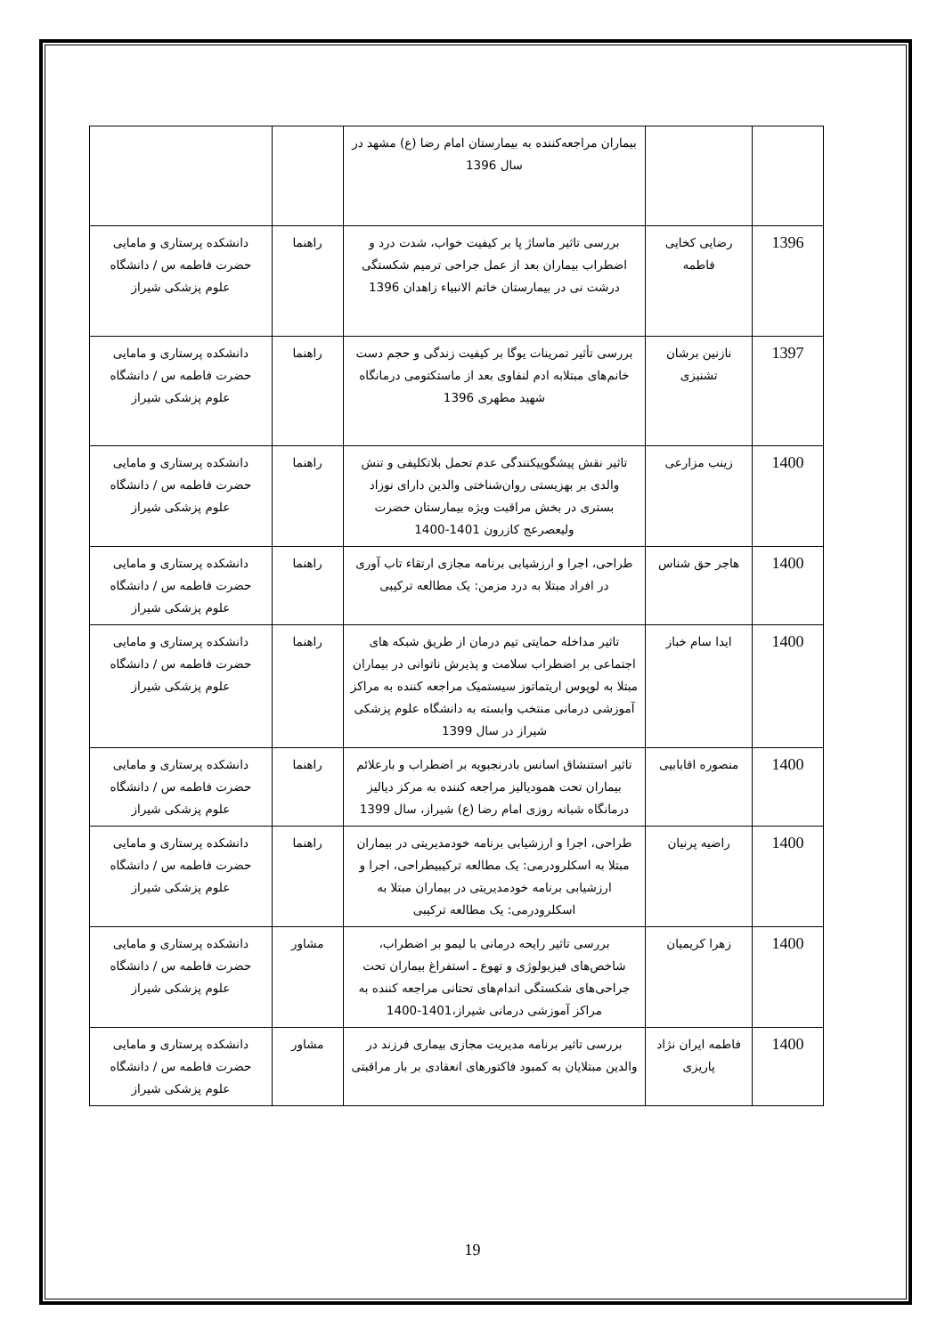| | | بیماران مراجعه‌کننده به بیمارستان امام رضا (ع) مشهد در سال 1396 | | |
| 1396 | رضایی کخایی فاطمه | بررسی تاثیر ماساژ پا بر کیفیت خواب، شدت درد و اضطراب بیماران بعد از عمل جراحی ترمیم شکستگی درشت نی در بیمارستان خاتم الانبیاء زاهدان 1396 | راهنما | دانشکده پرستاری و مامایی حضرت فاطمه س / دانشگاه علوم پزشکی شیراز |
| 1397 | نازنین برشان تشنیزی | بررسی تأثیر تمرینات یوگا بر کیفیت زندگی و حجم دست خانم‌های مبتلابه ادم لنفاوی بعد از ماستکتومی درمانگاه شهید مطهری 1396 | راهنما | دانشکده پرستاری و مامایی حضرت فاطمه س / دانشگاه علوم پزشکی شیراز |
| 1400 | زینب مزارعی | تاثیر نقش پیشگوییکنندگی عدم تحمل بلاتکلیفی و تنش والدی بر بهزیستی روان‌شناختی والدین دارای نوزاد بستری در بخش مراقبت ویژه بیمارستان حضرت ولیعصرعج کازرون 1401-1400 | راهنما | دانشکده پرستاری و مامایی حضرت فاطمه س / دانشگاه علوم پزشکی شیراز |
| 1400 | هاجر حق شناس | طراحی، اجرا و ارزشیابی برنامه مجازی ارتقاء تاب آوری در افراد مبتلا به درد مزمن: یک مطالعه ترکیبی | راهنما | دانشکده پرستاری و مامایی حضرت فاطمه س / دانشگاه علوم پزشکی شیراز |
| 1400 | ایدا سام خباز | تاثیر مداخله حمایتی تیم درمان از طریق شبکه های اجتماعی بر اضطراب سلامت و پذیرش ناتوانی در بیماران مبتلا به لوپوس اریتماتوز سیستمیک مراجعه کننده به مراکز آموزشی درمانی منتخب وابسته به دانشگاه علوم پزشکی شیراز در سال 1399 | راهنما | دانشکده پرستاری و مامایی حضرت فاطمه س / دانشگاه علوم پزشکی شیراز |
| 1400 | منصوره اقابابیی | تاثیر استنشاق اسانس بادرنجبویه بر اضطراب و بارعلائم بیماران تحت همودیالیز مراجعه کننده به مرکز دیالیز درمانگاه شبانه روزی امام رضا (ع) شیراز، سال 1399 | راهنما | دانشکده پرستاری و مامایی حضرت فاطمه س / دانشگاه علوم پزشکی شیراز |
| 1400 | راضیه پرنیان | طراحی، اجرا و ارزشیابی برنامه خودمدیریتی در بیماران مبتلا به اسکلرودرمی: یک مطالعه ترکیبیطراحی، اجرا و ارزشیابی برنامه خودمدیریتی در بیماران مبتلا به اسکلرودرمی: یک مطالعه ترکیبی | راهنما | دانشکده پرستاری و مامایی حضرت فاطمه س / دانشگاه علوم پزشکی شیراز |
| 1400 | زهرا کریمیان | بررسی تاثیر رایحه درمانی با لیمو بر اضطراب، شاخص‌های فیزیولوژی و تهوع ـ استفراغ بیماران تحت جراحی‌های شکستگی اندام‌های تحتانی مراجعه کننده به مراکز آموزشی درمانی شیراز،1401-1400 | مشاور | دانشکده پرستاری و مامایی حضرت فاطمه س / دانشگاه علوم پزشکی شیراز |
| 1400 | فاطمه ایران نژاد پاریزی | بررسی تاثیر برنامه مدیریت مجازی بیماری فرزند در والدین مبتلایان به کمبود فاکتورهای انعقادی بر بار مراقبتی | مشاور | دانشکده پرستاری و مامایی حضرت فاطمه س / دانشگاه علوم پزشکی شیراز |
19